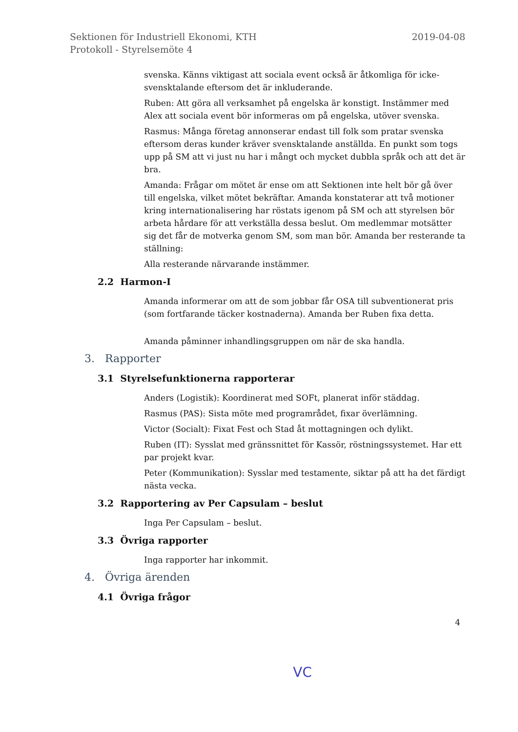Sektionen för Industriell Ekonomi, KTH
Protokoll - Styrelsemöte 4
2019-04-08
svenska. Känns viktigast att sociala event också är åtkomliga för icke-svensktalande eftersom det är inkluderande.
Ruben: Att göra all verksamhet på engelska är konstigt. Instämmer med Alex att sociala event bör informeras om på engelska, utöver svenska.
Rasmus: Många företag annonserar endast till folk som pratar svenska eftersom deras kunder kräver svensktalande anställda. En punkt som togs upp på SM att vi just nu har i mångt och mycket dubbla språk och att det är bra.
Amanda: Frågar om mötet är ense om att Sektionen inte helt bör gå över till engelska, vilket mötet bekräftar. Amanda konstaterar att två motioner kring internationalisering har röstats igenom på SM och att styrelsen bör arbeta hårdare för att verkställa dessa beslut. Om medlemmar motsätter sig det får de motverka genom SM, som man bör. Amanda ber resterande ta ställning:
Alla resterande närvarande instämmer.
2.2 Harmon-I
Amanda informerar om att de som jobbar får OSA till subventionerat pris (som fortfarande täcker kostnaderna). Amanda ber Ruben fixa detta.
Amanda påminner inhandlingsgruppen om när de ska handla.
3. Rapporter
3.1 Styrelsefunktionerna rapporterar
Anders (Logistik): Koordinerat med SOFt, planerat inför städdag.
Rasmus (PAS): Sista möte med programrådet, fixar överlämning.
Victor (Socialt): Fixat Fest och Stad åt mottagningen och dylikt.
Ruben (IT): Sysslat med gränssnittet för Kassör, röstningssystemet. Har ett par projekt kvar.
Peter (Kommunikation): Sysslar med testamente, siktar på att ha det färdigt nästa vecka.
3.2 Rapportering av Per Capsulam – beslut
Inga Per Capsulam – beslut.
3.3 Övriga rapporter
Inga rapporter har inkommit.
4. Övriga ärenden
4.1 Övriga frågor
4
VC